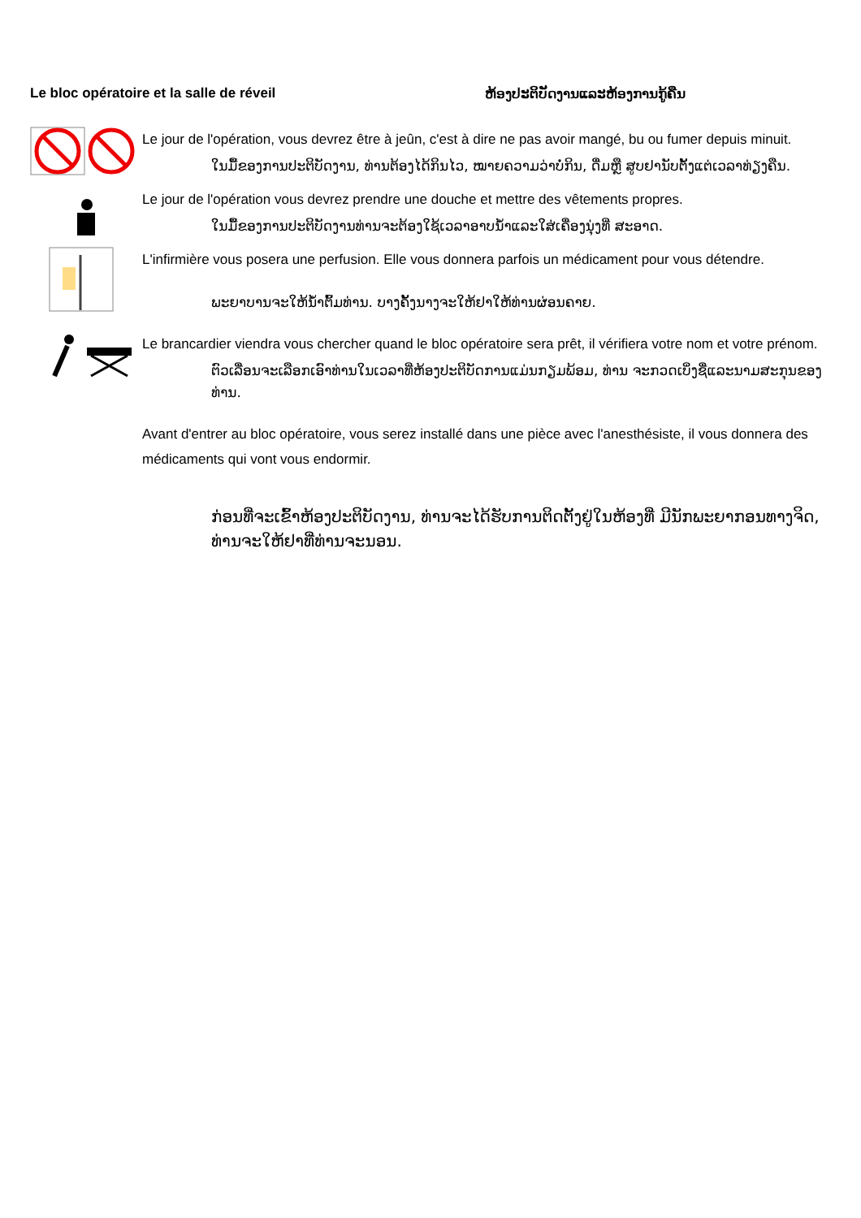Le bloc opératoire et la salle de réveil ຫ້ອງປະຕິບັດງານແລະຫ້ອງການກູ້ຄືນ
Le jour de l'opération, vous devrez être à jeûn, c'est à dire ne pas avoir mangé, bu ou fumer depuis minuit.
ໃນມື້ຂອງການປະຕິບັດງານ, ທ່ານຕ້ອງໄດ້ກິນໄວ, ໝາຍຄວາມວ່າບໍ່ກິນ, ດື່ມຫຼື ສູບຢານັບຕັ້ງແຕ່ເວລາທ່ຽງຄືນ.
Le jour de l'opération vous devrez prendre une douche et mettre des vêtements propres.
ໃນມື້ຂອງການປະຕິບັດງານທ່ານຈະຕ້ອງໃຊ້ເວລາອາບນ້ຳແລະໃສ່ເຄື່ອງນຸ່ງທີ່ ສະອາດ.
L'infirmière vous posera une perfusion. Elle vous donnera parfois un médicament pour vous détendre.
ພະຍາບານຈະໃຫ້ນ້ຳຕົ້ມທ່ານ. ບາງຄັ້ງນາງຈະໃຫ້ຢາໃຫ້ທ່ານຜ່ອນຄາຍ.
Le brancardier viendra vous chercher quand le bloc opératoire sera prêt, il vérifiera votre nom et votre prénom.
ຕົວເລື່ອນຈະເລືອກເອົາທ່ານໃນເວລາທີ່ຫ້ອງປະຕິບັດການແມ່ນກຽມພ້ອມ, ທ່ານ ຈະກວດເບິ່ງຊື່ແລະນາມສະກຸນຂອງທ່ານ.
Avant d'entrer au bloc opératoire, vous serez installé dans une pièce avec l'anesthésiste, il vous donnera des médicaments qui vont vous endormir.
ກ່ອນທີ່ຈະເຂົ້າຫ້ອງປະຕິບັດງານ, ທ່ານຈະໄດ້ຮັບການຕິດຕັ້ງຢູ່ໃນຫ້ອງທີ່ ມີນັກພະຍາກອນທາງຈິດ, ທ່ານຈະໃຫ້ຢາທີ່ທ່ານຈະນອນ.